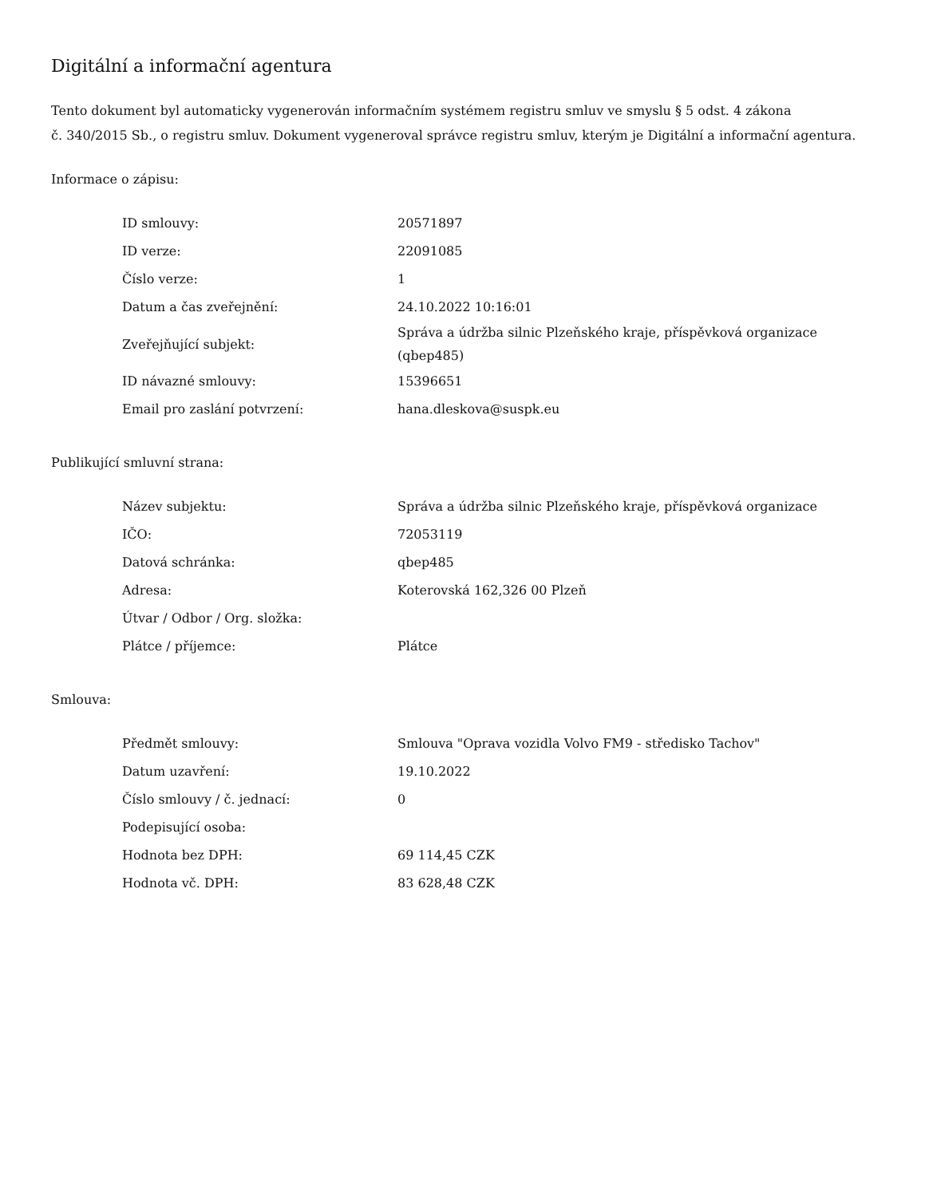Digitální a informační agentura
Tento dokument byl automaticky vygenerován informačním systémem registru smluv ve smyslu § 5 odst. 4 zákona
č. 340/2015 Sb., o registru smluv. Dokument vygeneroval správce registru smluv, kterým je Digitální a informační agentura.
Informace o zápisu:
| ID smlouvy: | 20571897 |
| ID verze: | 22091085 |
| Číslo verze: | 1 |
| Datum a čas zveřejnění: | 24.10.2022 10:16:01 |
| Zveřejňující subjekt: | Správa a údržba silnic Plzeňského kraje, příspěvková organizace (qbep485) |
| ID návazné smlouvy: | 15396651 |
| Email pro zaslání potvrzení: | hana.dleskova@suspk.eu |
Publikující smluvní strana:
| Název subjektu: | Správa a údržba silnic Plzeňského kraje, příspěvková organizace |
| IČO: | 72053119 |
| Datová schránka: | qbep485 |
| Adresa: | Koterovská 162,326 00 Plzeň |
| Útvar / Odbor / Org. složka: | |
| Plátce / příjemce: | Plátce |
Smlouva:
| Předmět smlouvy: | Smlouva "Oprava vozidla Volvo FM9 - středisko Tachov" |
| Datum uzavření: | 19.10.2022 |
| Číslo smlouvy / č. jednací: | 0 |
| Podepisující osoba: | |
| Hodnota bez DPH: | 69 114,45 CZK |
| Hodnota vč. DPH: | 83 628,48 CZK |